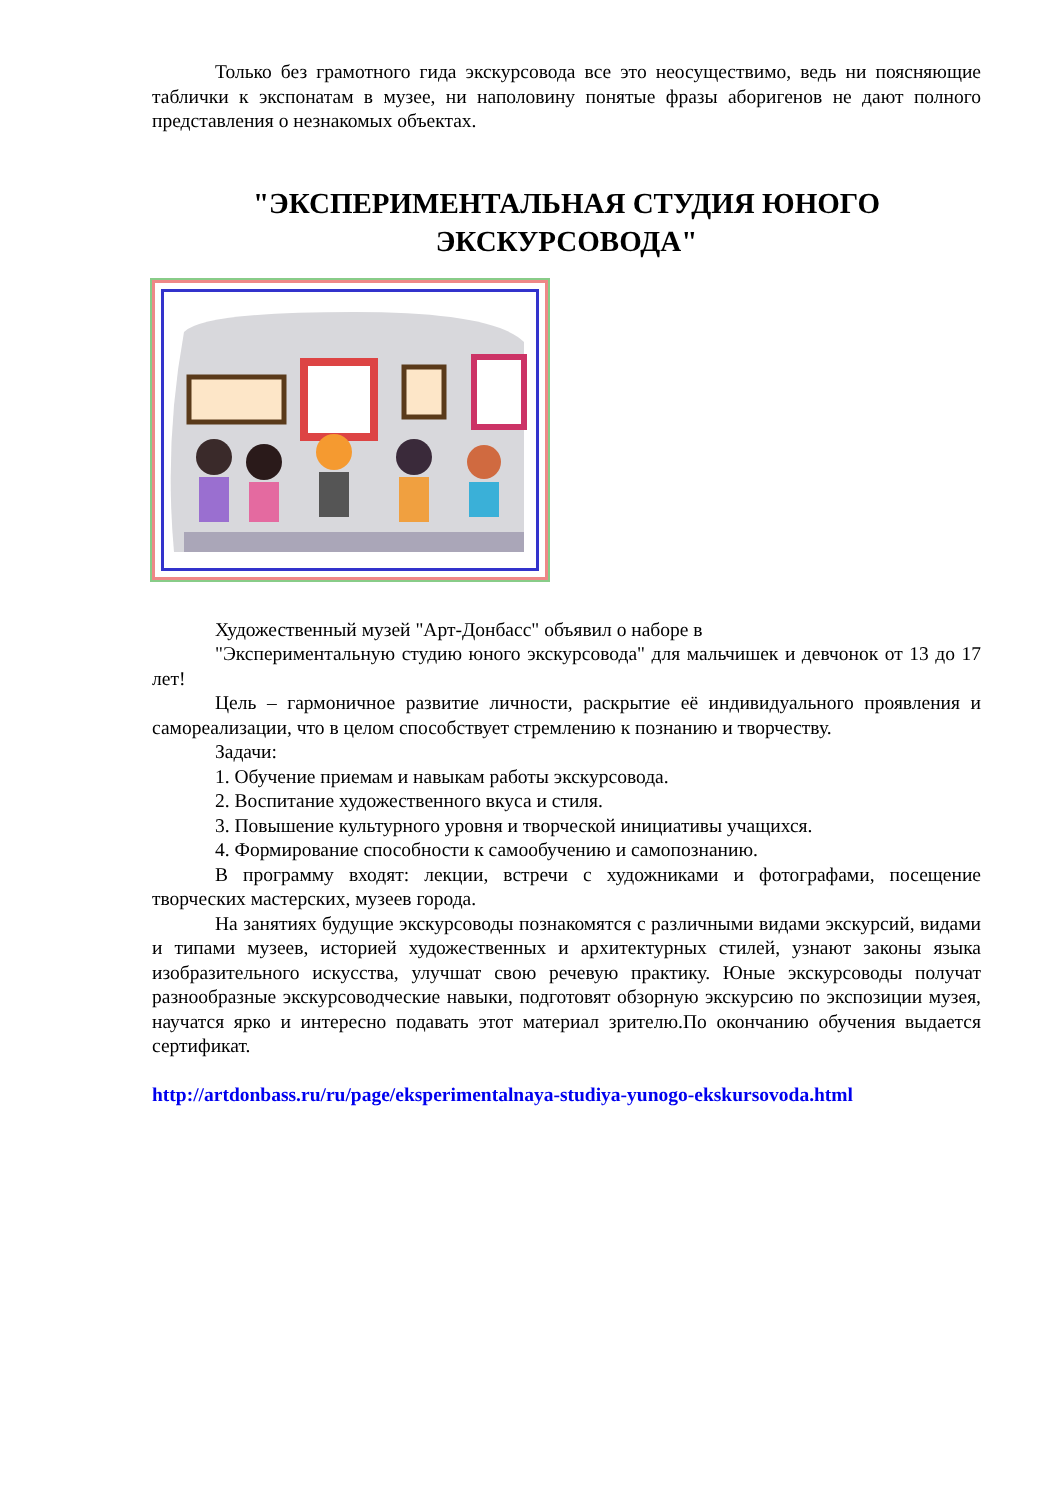Только без грамотного гида экскурсовода все это неосуществимо, ведь ни поясняющие таблички к экспонатам в музее, ни наполовину понятые фразы аборигенов не дают полного представления о незнакомых объектах.
"ЭКСПЕРИМЕНТАЛЬНАЯ СТУДИЯ ЮНОГО
ЭКСКУРСОВОДА"
Художественный музей "Арт-Донбасс" объявил о наборе в
"Экспериментальную студию юного экскурсовода" для мальчишек и девчонок от 13 до 17 лет!
Цель – гармоничное развитие личности, раскрытие её индивидуального проявления и самореализации, что в целом способствует стремлению к познанию и творчеству.
Задачи:
1. Обучение приемам и навыкам работы экскурсовода.
2. Воспитание художественного вкуса и стиля.
3. Повышение культурного уровня и творческой инициативы учащихся.
4. Формирование способности к самообучению и самопознанию.
В программу входят: лекции, встречи с художниками и фотографами, посещение творческих мастерских, музеев города.
На занятиях будущие экскурсоводы познакомятся с различными видами экскурсий, видами и типами музеев, историей художественных и архитектурных стилей, узнают законы языка изобразительного искусства, улучшат свою речевую практику. Юные экскурсоводы получат разнообразные экскурсоводческие навыки, подготовят обзорную экскурсию по экспозиции музея, научатся ярко и интересно подавать этот материал зрителю.По окончанию обучения выдается сертификат.
http://artdonbass.ru/ru/page/eksperimentalnaya-studiya-yunogo-ekskursovoda.html